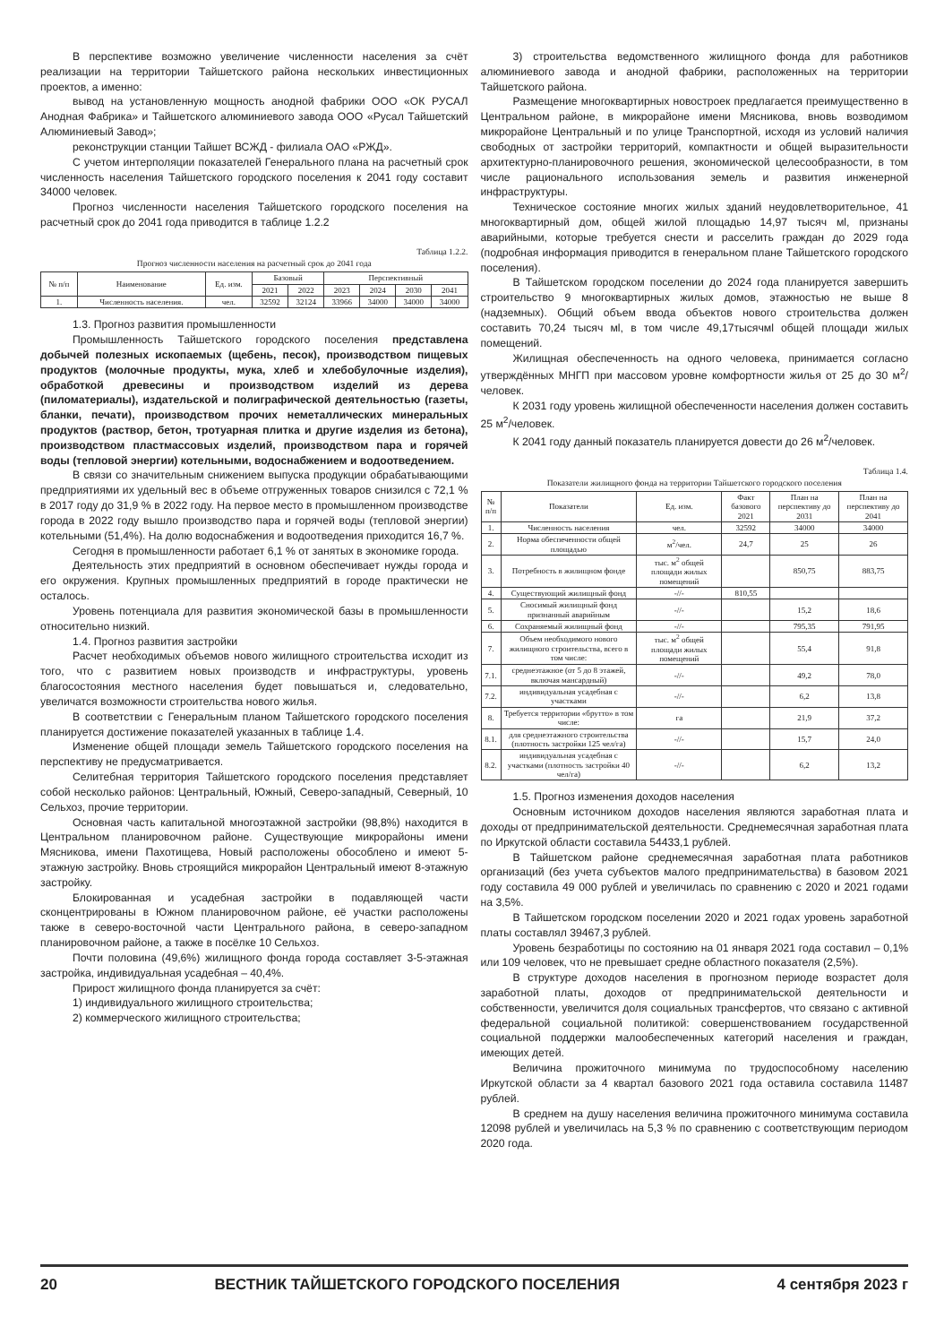В перспективе возможно увеличение численности населения за счёт реализации на территории Тайшетского района нескольких инвестиционных проектов, а именно:
вывод на установленную мощность анодной фабрики ООО «ОК РУСАЛ Анодная Фабрика» и Тайшетского алюминиевого завода ООО «Русал Тайшетский Алюминиевый Завод»;
реконструкции станции Тайшет ВСЖД - филиала ОАО «РЖД».
С учетом интерполяции показателей Генерального плана на расчетный срок численность населения Тайшетского городского поселения к 2041 году составит 34000 человек.
Прогноз численности населения Тайшетского городского поселения на расчетный срок до 2041 года приводится в таблице 1.2.2
Таблица 1.2.2.
Прогноз численности населения на расчетный срок до 2041 года
| № п/п | Наименование | Ед. изм. | Базовый | | Перспективный | | | |
| --- | --- | --- | --- | --- | --- | --- | --- | --- |
| | | | 2021 | 2022 | 2023 | 2024 | 2030 | 2041 |
| 1. | Численность населения. | чел. | 32592 | 32124 | 33966 | 34000 | 34000 | 34000 |
1.3. Прогноз развития промышленности
Промышленность Тайшетского городского поселения представлена добычей полезных ископаемых (щебень, песок), производством пищевых продуктов (молочные продукты, мука, хлеб и хлебобулочные изделия), обработкой древесины и производством изделий из дерева (пиломатериалы), издательской и полиграфической деятельностью (газеты, бланки, печати), производством прочих неметаллических минеральных продуктов (раствор, бетон, тротуарная плитка и другие изделия из бетона), производством пластмассовых изделий, производством пара и горячей воды (тепловой энергии) котельными, водоснабжением и водоотведением.
В связи со значительным снижением выпуска продукции обрабатывающими предприятиями их удельный вес в объеме отгруженных товаров снизился с 72,1 % в 2017 году до 31,9 % в 2022 году. На первое место в промышленном производстве города в 2022 году вышло производство пара и горячей воды (тепловой энергии) котельными (51,4%). На долю водоснабжения и водоотведения приходится 16,7 %.
Сегодня в промышленности работает 6,1 % от занятых в экономике города.
Деятельность этих предприятий в основном обеспечивает нужды города и его окружения. Крупных промышленных предприятий в городе практически не осталось.
Уровень потенциала для развития экономической базы в промышленности относительно низкий.
1.4. Прогноз развития застройки
Расчет необходимых объемов нового жилищного строительства исходит из того, что с развитием новых производств и инфраструктуры, уровень благосостояния местного населения будет повышаться и, следовательно, увеличатся возможности строительства нового жилья.
В соответствии с Генеральным планом Тайшетского городского поселения планируется достижение показателей указанных в таблице 1.4.
Изменение общей площади земель Тайшетского городского поселения на перспективу не предусматривается.
Селитебная территория Тайшетского городского поселения представляет собой несколько районов: Центральный, Южный, Северо-западный, Северный, 10 Сельхоз, прочие территории.
Основная часть капитальной многоэтажной застройки (98,8%) находится в Центральном планировочном районе. Существующие микрорайоны имени Мясникова, имени Пахотищева, Новый расположены обособлено и имеют 5-этажную застройку. Вновь строящийся микрорайон Центральный имеют 8-этажную застройку.
Блокированная и усадебная застройки в подавляющей части сконцентрированы в Южном планировочном районе, её участки расположены также в северо-восточной части Центрального района, в северо-западном планировочном районе, а также в посёлке 10 Сельхоз.
Почти половина (49,6%) жилищного фонда города составляет 3-5-этажная застройка, индивидуальная усадебная – 40,4%.
Прирост жилищного фонда планируется за счёт:
1) индивидуального жилищного строительства;
2) коммерческого жилищного строительства;
3) строительства ведомственного жилищного фонда для работников алюминиевого завода и анодной фабрики, расположенных на территории Тайшетского района.
Размещение многоквартирных новостроек предлагается преимущественно в Центральном районе, в микрорайоне имени Мясникова, вновь возводимом микрорайоне Центральный и по улице Транспортной, исходя из условий наличия свободных от застройки территорий, компактности и общей выразительности архитектурно-планировочного решения, экономической целесообразности, в том числе рационального использования земель и развития инженерной инфраструктуры.
Техническое состояние многих жилых зданий неудовлетворительное, 41 многоквартирный дом, общей жилой площадью 14,97 тысяч мl, признаны аварийными, которые требуется снести и расселить граждан до 2029 года (подробная информация приводится в генеральном плане Тайшетского городского поселения).
В Тайшетском городском поселении до 2024 года планируется завершить строительство 9 многоквартирных жилых домов, этажностью не выше 8 (надземных). Общий объем ввода объектов нового строительства должен составить 70,24 тысяч мl, в том числе 49,17тысячмl общей площади жилых помещений.
Жилищная обеспеченность на одного человека, принимается согласно утверждённых МНГП при массовом уровне комфортности жилья от 25 до 30 м<sup>2</sup>/человек.
К 2031 году уровень жилищной обеспеченности населения должен составить 25 м<sup>2</sup>/человек.
К 2041 году данный показатель планируется довести до 26 м<sup>2</sup>/человек.
Таблица 1.4.
Показатели жилищного фонда на территории Тайшетского городского поселения
| № п/п | Показатели | Ед. изм. | Факт базового 2021 | План на перспективу до 2031 | План на перспективу до 2041 |
| --- | --- | --- | --- | --- | --- |
| 1. | Численность населения | чел. | 32592 | 34000 | 34000 |
| 2. | Норма обеспеченности общей площадью | м<sup>2</sup>/чел. | 24,7 | 25 | 26 |
| 3. | Потребность в жилищном фонде | тыс. м<sup>2</sup> общей площади жилых помещений | | 850,75 | 883,75 |
| 4. | Существующий жилищный фонд | -//- | 810,55 | | |
| 5. | Сносимый жилищный фонд признанный аварийным | -//- | | 15,2 | 18,6 |
| 6. | Сохраняемый жилищный фонд | -//- | | 795,35 | 791,95 |
| 7. | Объем необходимого нового жилищного строительства, всего в том числе: | тыс. м<sup>2</sup> общей площади жилых помещений | | 55,4 | 91,8 |
| 7.1. | среднеэтажное (от 5 до 8 этажей, включая мансардный) | -//- | | 49,2 | 78,0 |
| 7.2. | индивидуальная усадебная с участками | -//- | | 6,2 | 13,8 |
| 8. | Требуется территории «брутто» в том числе: | га | | 21,9 | 37,2 |
| 8.1. | для среднеэтажного строительства (плотность застройки 125 чел/га) | -//- | | 15,7 | 24,0 |
| 8.2. | индивидуальная усадебная с участками (плотность застройки 40 чел/га) | -//- | | 6,2 | 13,2 |
1.5. Прогноз изменения доходов населения
Основным источником доходов населения являются заработная плата и доходы от предпринимательской деятельности. Среднемесячная заработная плата по Иркутской области составила 54433,1 рублей.
В Тайшетском районе среднемесячная заработная плата работников организаций (без учета субъектов малого предпринимательства) в базовом 2021 году составила 49 000 рублей и увеличилась по сравнению с 2020 и 2021 годами на 3,5%.
В Тайшетском городском поселении 2020 и 2021 годах уровень заработной платы составлял 39467,3 рублей.
Уровень безработицы по состоянию на 01 января 2021 года составил – 0,1% или 109 человек, что не превышает средне областного показателя (2,5%).
В структуре доходов населения в прогнозном периоде возрастет доля заработной платы, доходов от предпринимательской деятельности и собственности, увеличится доля социальных трансфертов, что связано с активной федеральной социальной политикой: совершенствованием государственной социальной поддержки малообеспеченных категорий населения и граждан, имеющих детей.
Величина прожиточного минимума по трудоспособному населению Иркутской области за 4 квартал базового 2021 года оставила составила 11487 рублей.
В среднем на душу населения величина прожиточного минимума составила 12098 рублей и увеличилась на 5,3 % по сравнению с соответствующим периодом 2020 года.
20 ВЕСТНИК ТАЙШЕТСКОГО ГОРОДСКОГО ПОСЕЛЕНИЯ 4 сентября 2023 г